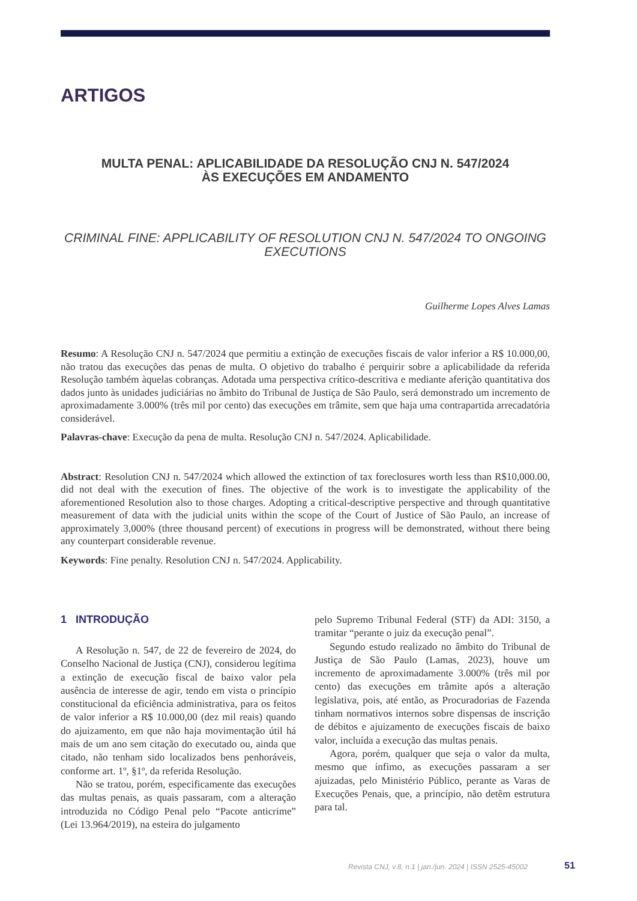ARTIGOS
MULTA PENAL: APLICABILIDADE DA RESOLUÇÃO CNJ N. 547/2024
ÀS EXECUÇÕES EM ANDAMENTO
CRIMINAL FINE: APPLICABILITY OF RESOLUTION CNJ N. 547/2024 TO ONGOING EXECUTIONS
Guilherme Lopes Alves Lamas
Resumo: A Resolução CNJ n. 547/2024 que permitiu a extinção de execuções fiscais de valor inferior a R$ 10.000,00, não tratou das execuções das penas de multa. O objetivo do trabalho é perquirir sobre a aplicabilidade da referida Resolução também àquelas cobranças. Adotada uma perspectiva crítico-descritiva e mediante aferição quantitativa dos dados junto às unidades judiciárias no âmbito do Tribunal de Justiça de São Paulo, será demonstrado um incremento de aproximadamente 3.000% (três mil por cento) das execuções em trâmite, sem que haja uma contrapartida arrecadatória considerável.
Palavras-chave: Execução da pena de multa. Resolução CNJ n. 547/2024. Aplicabilidade.
Abstract: Resolution CNJ n. 547/2024 which allowed the extinction of tax foreclosures worth less than R$10,000.00, did not deal with the execution of fines. The objective of the work is to investigate the applicability of the aforementioned Resolution also to those charges. Adopting a critical-descriptive perspective and through quantitative measurement of data with the judicial units within the scope of the Court of Justice of São Paulo, an increase of approximately 3,000% (three thousand percent) of executions in progress will be demonstrated, without there being any counterpart considerable revenue.
Keywords: Fine penalty. Resolution CNJ n. 547/2024. Applicability.
1 INTRODUÇÃO
A Resolução n. 547, de 22 de fevereiro de 2024, do Conselho Nacional de Justiça (CNJ), considerou legítima a extinção de execução fiscal de baixo valor pela ausência de interesse de agir, tendo em vista o princípio constitucional da eficiência administrativa, para os feitos de valor inferior a R$ 10.000,00 (dez mil reais) quando do ajuizamento, em que não haja movimentação útil há mais de um ano sem citação do executado ou, ainda que citado, não tenham sido localizados bens penhoráveis, conforme art. 1º, §1º, da referida Resolução.
Não se tratou, porém, especificamente das execuções das multas penais, as quais passaram, com a alteração introduzida no Código Penal pelo “Pacote anticrime” (Lei 13.964/2019), na esteira do julgamento
pelo Supremo Tribunal Federal (STF) da ADI: 3150, a tramitar “perante o juiz da execução penal”.
Segundo estudo realizado no âmbito do Tribunal de Justiça de São Paulo (Lamas, 2023), houve um incremento de aproximadamente 3.000% (três mil por cento) das execuções em trâmite após a alteração legislativa, pois, até então, as Procuradorias de Fazenda tinham normativos internos sobre dispensas de inscrição de débitos e ajuizamento de execuções fiscais de baixo valor, incluída a execução das multas penais.
Agora, porém, qualquer que seja o valor da multa, mesmo que ínfimo, as execuções passaram a ser ajuizadas, pelo Ministério Público, perante as Varas de Execuções Penais, que, a princípio, não detêm estrutura para tal.
Revista CNJ, v.8, n.1 | jan./jun. 2024 | ISSN 2525-45002
51